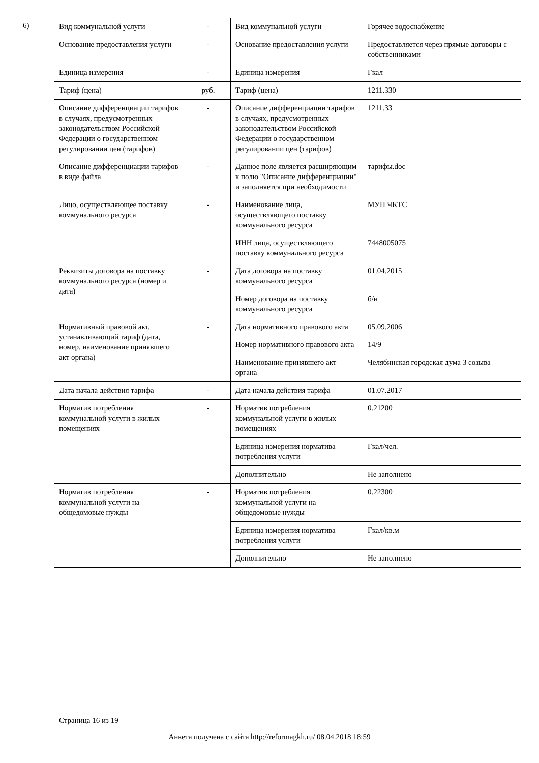6)
| Вид коммунальной услуги | - | Вид коммунальной услуги | Горячее водоснабжение |
| Основание предоставления услуги | - | Основание предоставления услуги | Предоставляется через прямые договоры с собственниками |
| Единица измерения | - | Единица измерения | Гкал |
| Тариф (цена) | руб. | Тариф (цена) | 1211.330 |
| Описание дифференциации тарифов в случаях, предусмотренных законодательством Российской Федерации о государственном регулировании цен (тарифов) | - | Описание дифференциации тарифов в случаях, предусмотренных законодательством Российской Федерации о государственном регулировании цен (тарифов) | 1211.33 |
| Описание дифференциации тарифов в виде файла | - | Данное поле является расширяющим к полю "Описание дифференциации" и заполняется при необходимости | тарифы.doc |
| Лицо, осуществляющее поставку коммунального ресурса | - | Наименование лица, осуществляющего поставку коммунального ресурса | МУП ЧКТС |
| | | ИНН лица, осуществляющего поставку коммунального ресурса | 7448005075 |
| Реквизиты договора на поставку коммунального ресурса (номер и дата) | - | Дата договора на поставку коммунального ресурса | 01.04.2015 |
| | | Номер договора на поставку коммунального ресурса | б/н |
| Нормативный правовой акт, устанавливающий тариф (дата, номер, наименование принявшего акт органа) | - | Дата нормативного правового акта | 05.09.2006 |
| | | Номер нормативного правового акта | 14/9 |
| | | Наименование принявшего акт органа | Челябинская городская дума 3 созыва |
| Дата начала действия тарифа | - | Дата начала действия тарифа | 01.07.2017 |
| Норматив потребления коммунальной услуги в жилых помещениях | - | Норматив потребления коммунальной услуги в жилых помещениях | 0.21200 |
| | | Единица измерения норматива потребления услуги | Гкал/чел. |
| | | Дополнительно | Не заполнено |
| Норматив потребления коммунальной услуги на общедомовые нужды | - | Норматив потребления коммунальной услуги на общедомовые нужды | 0.22300 |
| | | Единица измерения норматива потребления услуги | Гкал/кв.м |
| | | Дополнительно | Не заполнено |
Страница 16 из 19
Анкета получена с сайта http://reformagkh.ru/ 08.04.2018 18:59